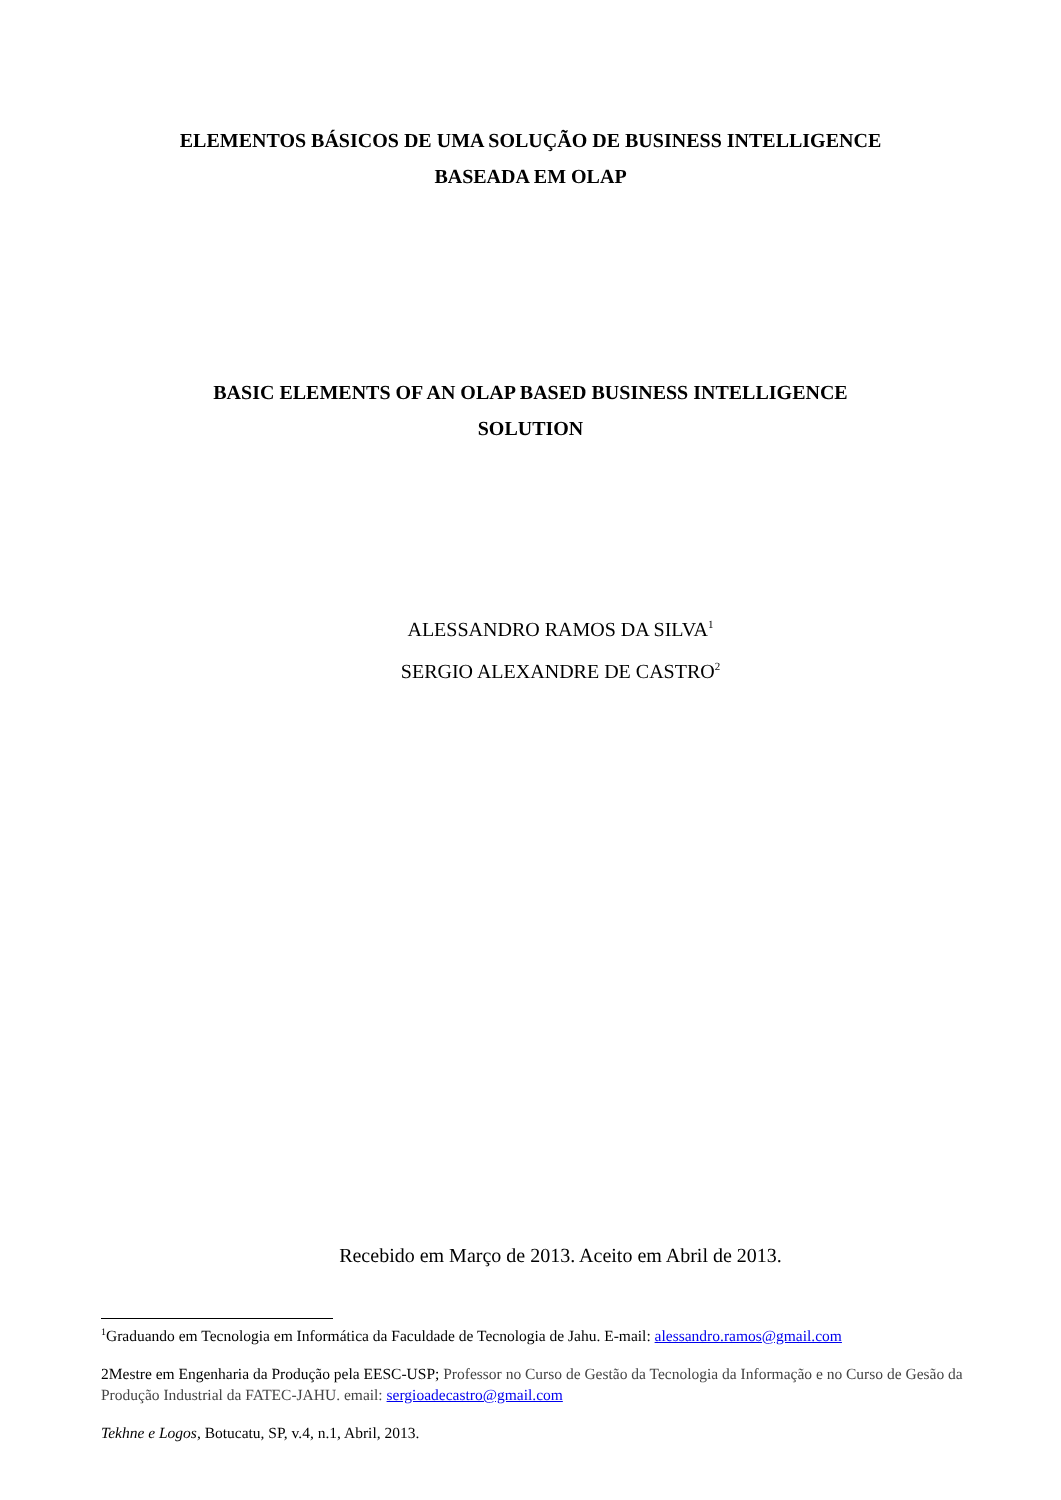ELEMENTOS BÁSICOS DE UMA SOLUÇÃO DE BUSINESS INTELLIGENCE
BASEADA EM OLAP
BASIC ELEMENTS OF AN OLAP BASED BUSINESS INTELLIGENCE
SOLUTION
ALESSANDRO RAMOS DA SILVA<sup>1</sup>
SERGIO ALEXANDRE DE CASTRO<sup>2</sup>
Recebido em Março de 2013. Aceito em Abril de 2013.
<sup>1</sup> Graduando em Tecnologia em Informática da Faculdade de Tecnologia de Jahu. E-mail: alessandro.ramos@gmail.com
2Mestre em Engenharia da Produção pela EESC-USP; Professor no Curso de Gestão da Tecnologia da Informação e no Curso de Gesão da Produção Industrial da FATEC-JAHU. email: sergioadecastro@gmail.com
Tekhne e Logos, Botucatu, SP, v.4, n.1, Abril, 2013.